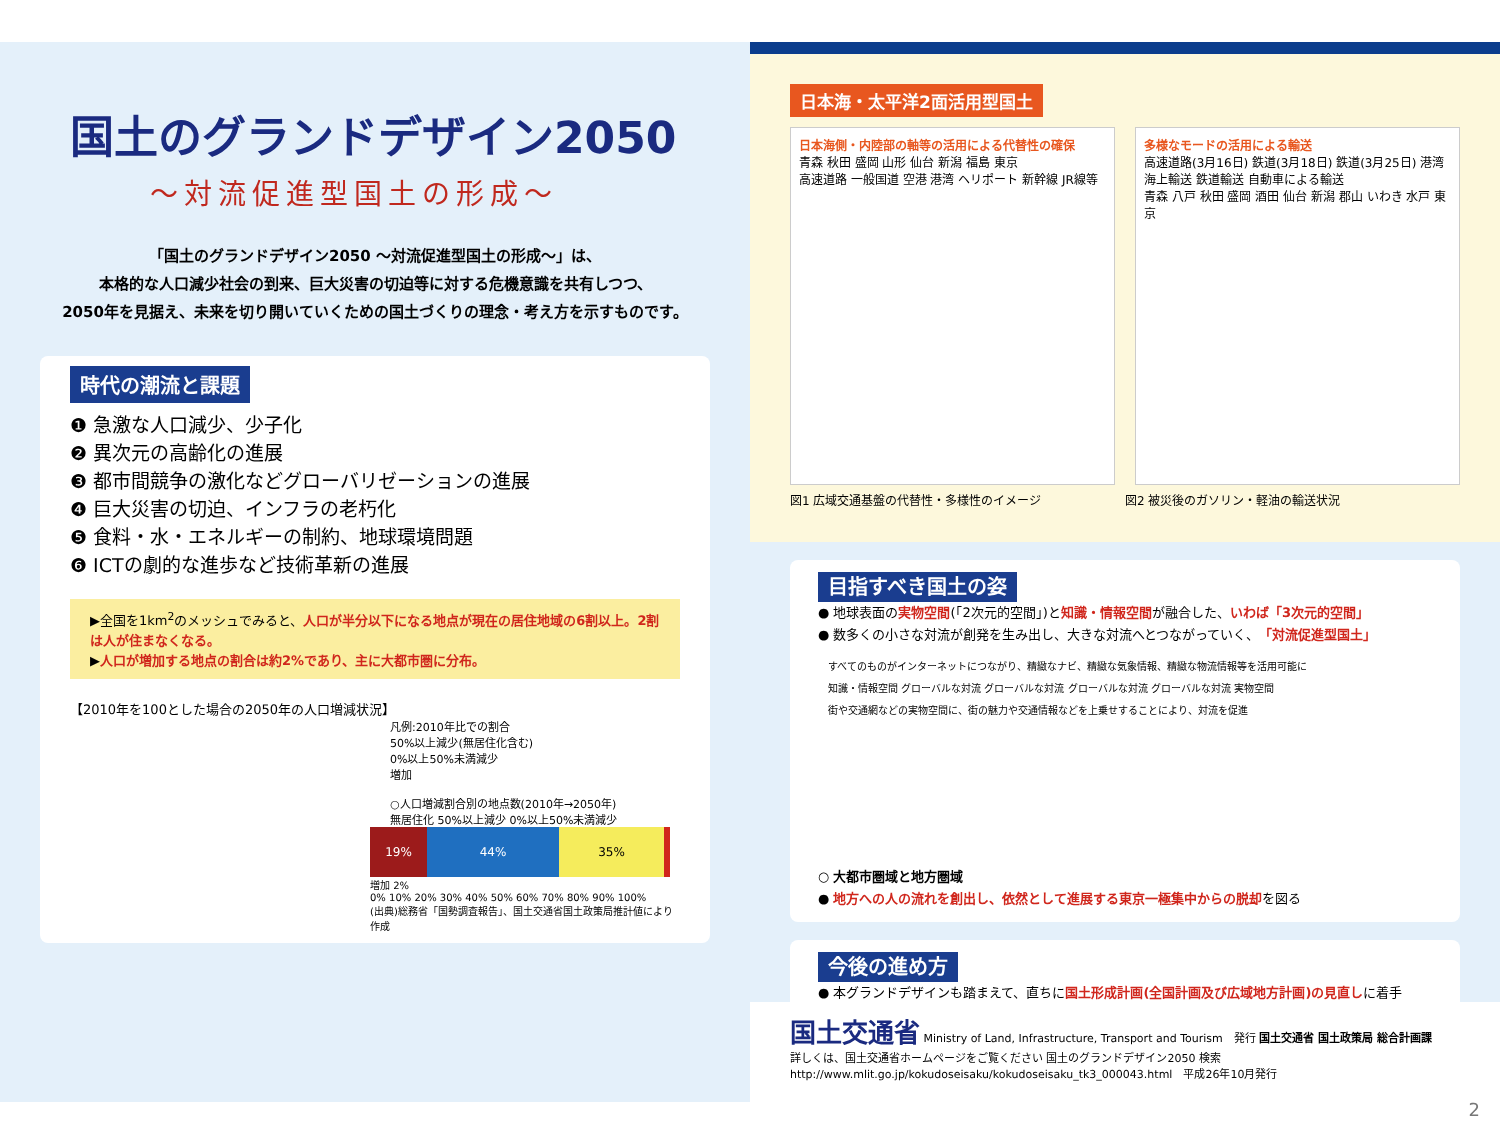国土のグランドデザイン2050
～対流促進型国土の形成～
「国土のグランドデザイン2050 ～対流促進型国土の形成～」は、
本格的な人口減少社会の到来、巨大災害の切迫等に対する危機意識を共有しつつ、
2050年を見据え、未来を切り開いていくための国土づくりの理念・考え方を示すものです。
時代の潮流と課題
❶ 急激な人口減少、少子化
❷ 異次元の高齢化の進展
❸ 都市間競争の激化などグローバリゼーションの進展
❹ 巨大災害の切迫、インフラの老朽化
❺ 食料・水・エネルギーの制約、地球環境問題
❻ ICTの劇的な進歩など技術革新の進展
▶全国を1km<sup>2</sup>のメッシュでみると、人口が半分以下になる地点が現在の居住地域の6割以上。2割は人が住まなくなる。
▶人口が増加する地点の割合は約2%であり、主に大都市圏に分布。
【2010年を100とした場合の2050年の人口増減状況】
凡例:2010年比での割合
50%以上減少(無居住化含む)
0%以上50%未満減少
増加
○人口増減割合別の地点数(2010年→2050年)
無居住化 50%以上減少 0%以上50%未満減少
19% 44% 35%
増加 2%
0% 10% 20% 30% 40% 50% 60% 70% 80% 90% 100%
(出典)総務省「国勢調査報告」、国土交通省国土政策局推計値により作成
日本海・太平洋2面活用型国土
日本海側・内陸部の軸等の活用による代替性の確保
青森 秋田 盛岡 山形 仙台 新潟 福島 東京
高速道路 一般国道 空港 港湾 ヘリポート 新幹線 JR線等
多様なモードの活用による輸送
高速道路(3月16日) 鉄道(3月18日) 鉄道(3月25日) 港湾
海上輸送 鉄道輸送 自動車による輸送
青森 八戸 秋田 盛岡 酒田 仙台 新潟 郡山 いわき 水戸 東京
図1 広域交通基盤の代替性・多様性のイメージ 図2 被災後のガソリン・軽油の輸送状況
目指すべき国土の姿
● 地球表面の実物空間(「2次元的空間」)と知識・情報空間が融合した、いわば「3次元的空間」
● 数多くの小さな対流が創発を生み出し、大きな対流へとつながっていく、「対流促進型国土」
すべてのものがインターネットにつながり、精緻なナビ、精緻な気象情報、精緻な物流情報等を活用可能に
知識・情報空間 グローバルな対流 グローバルな対流 グローバルな対流 グローバルな対流 実物空間
街や交通網などの実物空間に、街の魅力や交通情報などを上乗せすることにより、対流を促進
○ 大都市圏域と地方圏域
● 地方への人の流れを創出し、依然として進展する東京一極集中からの脱却を図る
今後の進め方
● 本グランドデザインも踏まえて、直ちに国土形成計画(全国計画及び広域地方計画)の見直しに着手
国土交通省 Ministry of Land, Infrastructure, Transport and Tourism　発行 国土交通省 国土政策局 総合計画課
詳しくは、国土交通省ホームページをご覧ください 国土のグランドデザイン2050 検索
http://www.mlit.go.jp/kokudoseisaku/kokudoseisaku_tk3_000043.html　平成26年10月発行
2